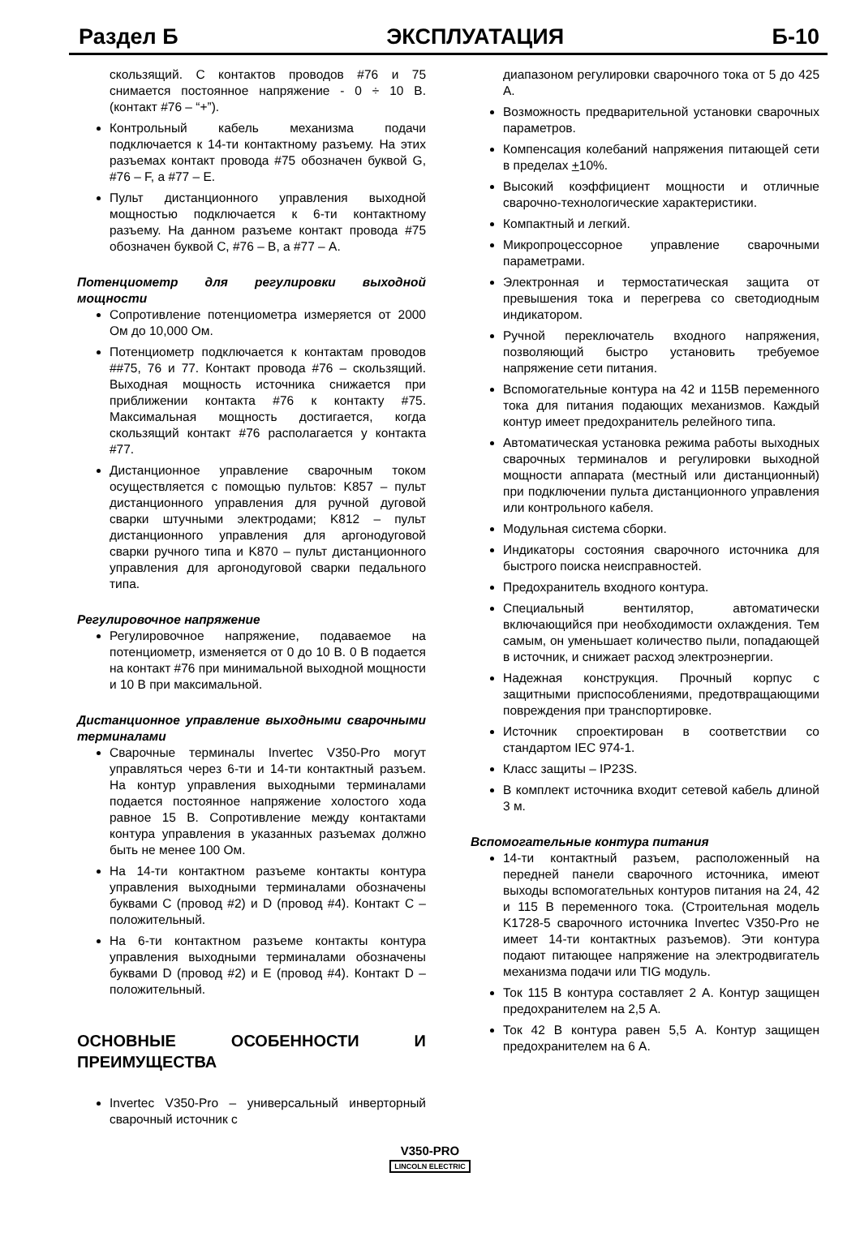Раздел Б ЭКСПЛУАТАЦИЯ Б-10
скользящий. С контактов проводов #76 и 75 снимается постоянное напряжение - 0 ÷ 10 В. (контакт #76 – “+”).
Контрольный кабель механизма подачи подключается к 14-ти контактному разъему. На этих разъемах контакт провода #75 обозначен буквой G, #76 – F, а #77 – E.
Пульт дистанционного управления выходной мощностью подключается к 6-ти контактному разъему. На данном разъеме контакт провода #75 обозначен буквой C, #76 – B, а #77 – A.
Потенциометр для регулировки выходной мощности
Сопротивление потенциометра измеряется от 2000 Ом до 10,000 Ом.
Потенциометр подключается к контактам проводов ##75, 76 и 77. Контакт провода #76 – скользящий. Выходная мощность источника снижается при приближении контакта #76 к контакту #75. Максимальная мощность достигается, когда скользящий контакт #76 располагается у контакта #77.
Дистанционное управление сварочным током осуществляется с помощью пультов: K857 – пульт дистанционного управления для ручной дуговой сварки штучными электродами; K812 – пульт дистанционного управления для аргонодуговой сварки ручного типа и K870 – пульт дистанционного управления для аргонодуговой сварки педального типа.
Регулировочное напряжение
Регулировочное напряжение, подаваемое на потенциометр, изменяется от 0 до 10 В. 0 В подается на контакт #76 при минимальной выходной мощности и 10 В при максимальной.
Дистанционное управление выходными сварочными терминалами
Сварочные терминалы Invertec V350-Pro могут управляться через 6-ти и 14-ти контактный разъем. На контур управления выходными терминалами подается постоянное напряжение холостого хода равное 15 В. Сопротивление между контактами контура управления в указанных разъемах должно быть не менее 100 Ом.
На 14-ти контактном разъеме контакты контура управления выходными терминалами обозначены буквами C (провод #2) и D (провод #4). Контакт C – положительный.
На 6-ти контактном разъеме контакты контура управления выходными терминалами обозначены буквами D (провод #2) и E (провод #4). Контакт D – положительный.
ОСНОВНЫЕ ОСОБЕННОСТИ И ПРЕИМУЩЕСТВА
Invertec V350-Pro – универсальный инверторный сварочный источник с
диапазоном регулировки сварочного тока от 5 до 425 А.
Возможность предварительной установки сварочных параметров.
Компенсация колебаний напряжения питающей сети в пределах +10%.
Высокий коэффициент мощности и отличные сварочно-технологические характеристики.
Компактный и легкий.
Микропроцессорное управление сварочными параметрами.
Электронная и термостатическая защита от превышения тока и перегрева со светодиодным индикатором.
Ручной переключатель входного напряжения, позволяющий быстро установить требуемое напряжение сети питания.
Вспомогательные контура на 42 и 115В переменного тока для питания подающих механизмов. Каждый контур имеет предохранитель релейного типа.
Автоматическая установка режима работы выходных сварочных терминалов и регулировки выходной мощности аппарата (местный или дистанционный) при подключении пульта дистанционного управления или контрольного кабеля.
Модульная система сборки.
Индикаторы состояния сварочного источника для быстрого поиска неисправностей.
Предохранитель входного контура.
Специальный вентилятор, автоматически включающийся при необходимости охлаждения. Тем самым, он уменьшает количество пыли, попадающей в источник, и снижает расход электроэнергии.
Надежная конструкция. Прочный корпус с защитными приспособлениями, предотвращающими повреждения при транспортировке.
Источник спроектирован в соответствии со стандартом IEC 974-1.
Класс защиты – IP23S.
В комплект источника входит сетевой кабель длиной 3 м.
Вспомогательные контура питания
14-ти контактный разъем, расположенный на передней панели сварочного источника, имеют выходы вспомогательных контуров питания на 24, 42 и 115 В переменного тока. (Строительная модель K1728-5 сварочного источника Invertec V350-Pro не имеет 14-ти контактных разъемов). Эти контура подают питающее напряжение на электродвигатель механизма подачи или TIG модуль.
Ток 115 В контура составляет 2 А. Контур защищен предохранителем на 2,5 А.
Ток 42 В контура равен 5,5 А. Контур защищен предохранителем на 6 А.
V350-PRO
LINCOLN ELECTRIC